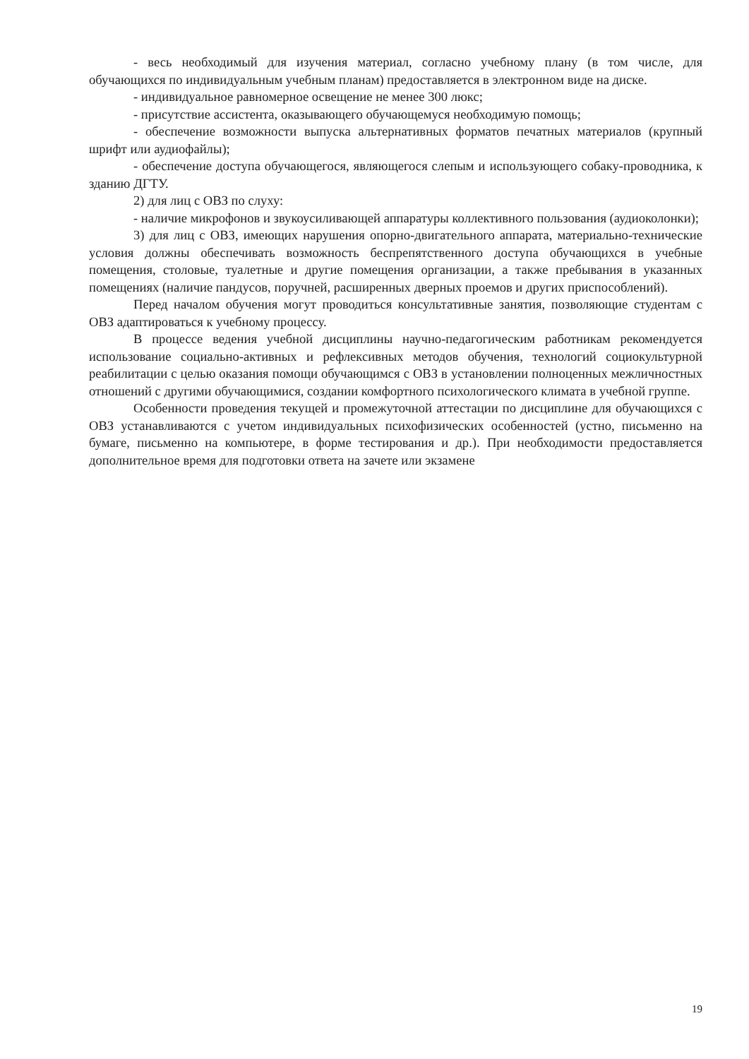- весь необходимый для изучения материал, согласно учебному плану (в том числе, для обучающихся по индивидуальным учебным планам) предоставляется в электронном виде на диске.
- индивидуальное равномерное освещение не менее 300 люкс;
- присутствие ассистента, оказывающего обучающемуся необходимую помощь;
- обеспечение возможности выпуска альтернативных форматов печатных материалов (крупный шрифт или аудиофайлы);
- обеспечение доступа обучающегося, являющегося слепым и использующего собаку-проводника, к зданию ДГТУ.
2) для лиц с ОВЗ по слуху:
- наличие микрофонов и звукоусиливающей аппаратуры коллективного пользования (аудиоколонки);
3) для лиц с ОВЗ, имеющих нарушения опорно-двигательного аппарата, материально-технические условия должны обеспечивать возможность беспрепятственного доступа обучающихся в учебные помещения, столовые, туалетные и другие помещения организации, а также пребывания в указанных помещениях (наличие пандусов, поручней, расширенных дверных проемов и других приспособлений).
Перед началом обучения могут проводиться консультативные занятия, позволяющие студентам с ОВЗ адаптироваться к учебному процессу.
В процессе ведения учебной дисциплины научно-педагогическим работникам рекомендуется использование социально-активных и рефлексивных методов обучения, технологий социокультурной реабилитации с целью оказания помощи обучающимся с ОВЗ в установлении полноценных межличностных отношений с другими обучающимися, создании комфортного психологического климата в учебной группе.
Особенности проведения текущей и промежуточной аттестации по дисциплине для обучающихся с ОВЗ устанавливаются с учетом индивидуальных психофизических особенностей (устно, письменно на бумаге, письменно на компьютере, в форме тестирования и др.). При необходимости предоставляется дополнительное время для подготовки ответа на зачете или экзамене
19